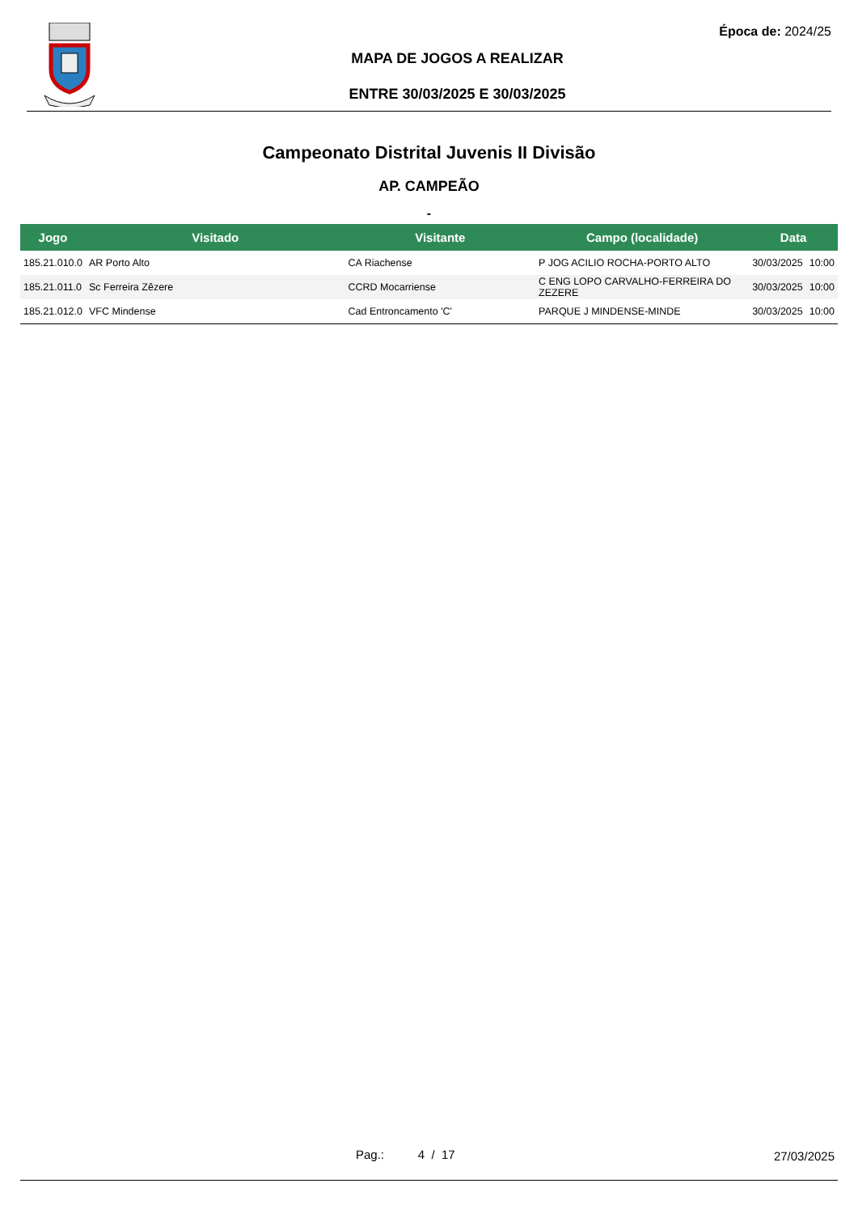Época de: 2024/25
MAPA DE JOGOS A REALIZAR
ENTRE 30/03/2025 E 30/03/2025
Campeonato Distrital Juvenis II Divisão
AP. CAMPEÃO
-
| Jogo | Visitado | Visitante | Campo (localidade) | Data | |
| --- | --- | --- | --- | --- | --- |
| 185.21.010.0 | AR Porto Alto | CA Riachense | P JOG ACILIO ROCHA-PORTO ALTO | 30/03/2025 | 10:00 |
| 185.21.011.0 | Sc Ferreira Zêzere | CCRD Mocarriense | C ENG LOPO CARVALHO-FERREIRA DO ZEZERE | 30/03/2025 | 10:00 |
| 185.21.012.0 | VFC Mindense | Cad Entroncamento 'C' | PARQUE J MINDENSE-MINDE | 30/03/2025 | 10:00 |
Pag.: 4 / 17 27/03/2025